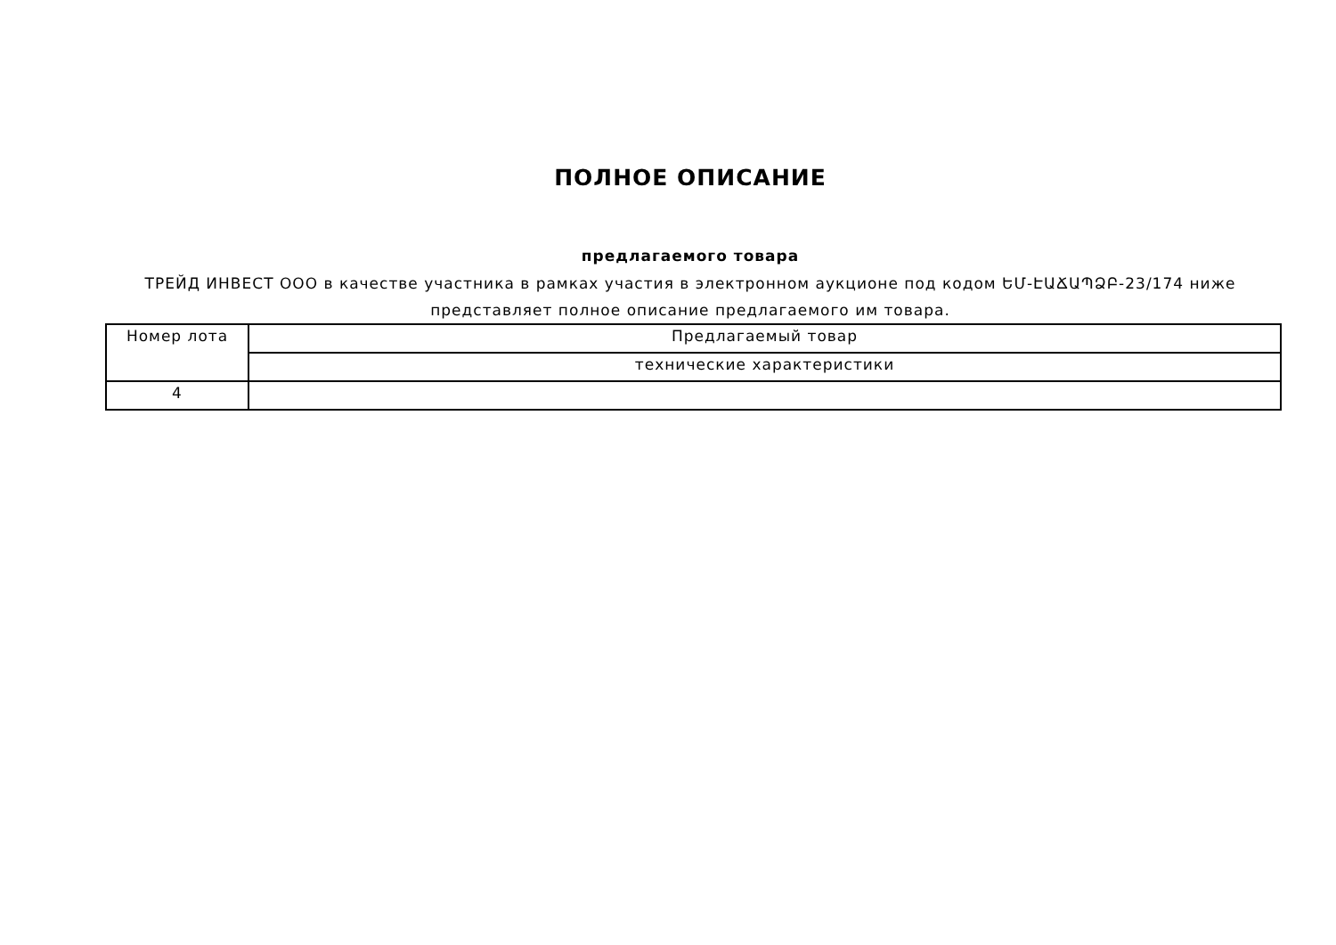ПОЛНОЕ ОПИСАНИЕ
предлагаемого товара
ТРЕЙД ИНВЕСТ ООО в качестве участника в рамках участия в электронном аукционе под кодом ԵՄ-ԷԱՃԱՊՁԲ-23/174 ниже представляет полное описание предлагаемого им товара.
| Номер лота | Предлагаемый товар |
| | технические характеристики |
| 4 | |